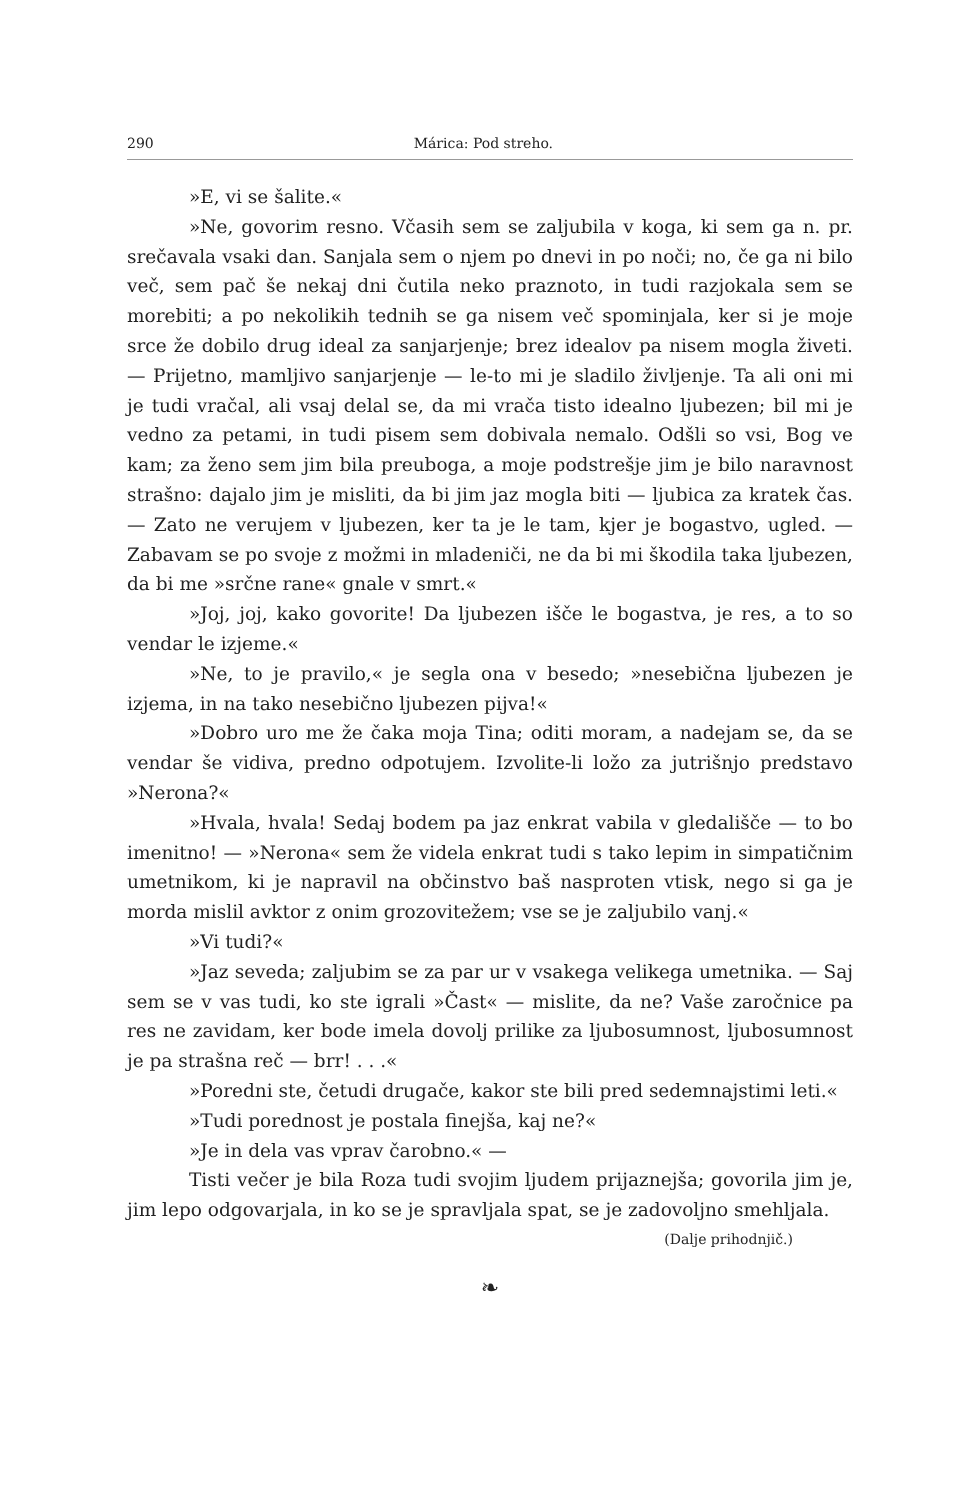290 Márica: Pod streho.
»E, vi se šalite.«
»Ne, govorim resno. Včasih sem se zaljubila v koga, ki sem ga n. pr. srečavala vsaki dan. Sanjala sem o njem po dnevi in po noči; no, če ga ni bilo več, sem pač še nekaj dni čutila neko praznoto, in tudi razjokala sem se morebiti; a po nekolikih tednih se ga nisem več spominjala, ker si je moje srce že dobilo drug ideal za sanjarjenje; brez idealov pa nisem mogla živeti. — Prijetno, mamljivo sanjarjenje — le-to mi je sladilo življenje. Ta ali oni mi je tudi vračal, ali vsaj delal se, da mi vrača tisto idealno ljubezen; bil mi je vedno za petami, in tudi pisem sem dobivala nemalo. Odšli so vsi, Bog ve kam; za ženo sem jim bila preuboga, a moje podstrešje jim je bilo naravnost strašno: dajalo jim je misliti, da bi jim jaz mogla biti — ljubica za kratek čas. — Zato ne verujem v ljubezen, ker ta je le tam, kjer je bogastvo, ugled. — Zabavam se po svoje z možmi in mladeniči, ne da bi mi škodila taka ljubezen, da bi me »srčne rane« gnale v smrt.«
»Joj, joj, kako govorite! Da ljubezen išče le bogastva, je res, a to so vendar le izjeme.«
»Ne, to je pravilo,« je segla ona v besedo; »nesebična ljubezen je izjema, in na tako nesebično ljubezen pijva!«
»Dobro uro me že čaka moja Tina; oditi moram, a nadejam se, da se vendar še vidiva, predno odpotujem. Izvolite-li ložo za jutrišnjo predstavo »Nerona?«
»Hvala, hvala! Sedaj bodem pa jaz enkrat vabila v gledališče — to bo imenitno! — »Nerona« sem že videla enkrat tudi s tako lepim in simpatičnim umetnikom, ki je napravil na občinstvo baš nasproten vtisk, nego si ga je morda mislil avktor z onim grozovitežem; vse se je zaljubilo vanj.«
»Vi tudi?«
»Jaz seveda; zaljubim se za par ur v vsakega velikega umetnika. — Saj sem se v vas tudi, ko ste igrali »Čast« — mislite, da ne? Vaše zaročnice pa res ne zavidam, ker bode imela dovolj prilike za ljubosumnost, ljubosumnost je pa strašna reč — brr! . . .«
»Poredni ste, četudi drugače, kakor ste bili pred sedemnajstimi leti.«
»Tudi porednost je postala finejša, kaj ne?«
»Je in dela vas vprav čarobno.« —
Tisti večer je bila Roza tudi svojim ljudem prijaznejša; govorila jim je, jim lepo odgovarjala, in ko se je spravljala spat, se je zadovoljno smehljala.
(Dalje prihodnjič.)
❧